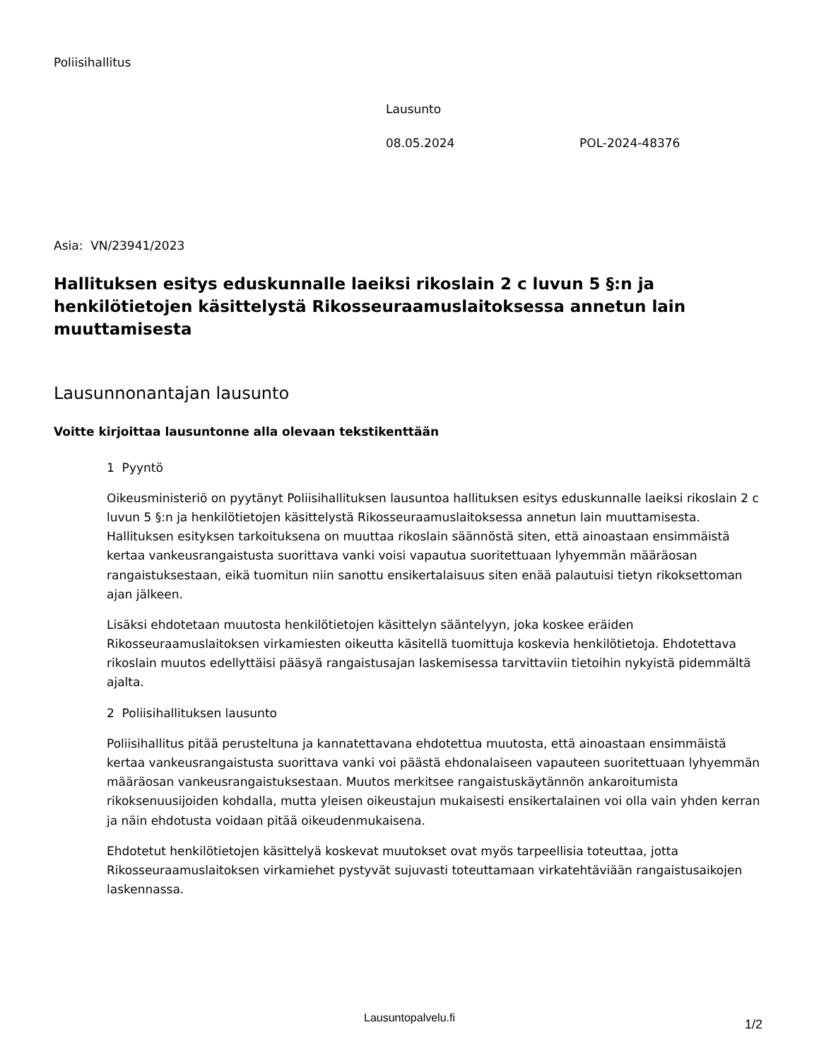Poliisihallitus
Lausunto
08.05.2024 POL-2024-48376
Asia: VN/23941/2023
Hallituksen esitys eduskunnalle laeiksi rikoslain 2 c luvun 5 §:n ja henkilötietojen käsittelystä Rikosseuraamuslaitoksessa annetun lain muuttamisesta
Lausunnonantajan lausunto
Voitte kirjoittaa lausuntonne alla olevaan tekstikenttään
1 Pyyntö
Oikeusministeriö on pyytänyt Poliisihallituksen lausuntoa hallituksen esitys eduskunnalle laeiksi rikoslain 2 c luvun 5 §:n ja henkilötietojen käsittelystä Rikosseuraamuslaitoksessa annetun lain muuttamisesta. Hallituksen esityksen tarkoituksena on muuttaa rikoslain säännöstä siten, että ainoastaan ensimmäistä kertaa vankeusrangaistusta suorittava vanki voisi vapautua suoritettuaan lyhyemmän määräosan rangaistuksestaan, eikä tuomitun niin sanottu ensikertalaisuus siten enää palautuisi tietyn rikoksettoman ajan jälkeen.
Lisäksi ehdotetaan muutosta henkilötietojen käsittelyn sääntelyyn, joka koskee eräiden Rikosseuraamuslaitoksen virkamiesten oikeutta käsitellä tuomittuja koskevia henkilötietoja. Ehdotettava rikoslain muutos edellyttäisi pääsyä rangaistusajan laskemisessa tarvittaviin tietoihin nykyistä pidemmältä ajalta.
2 Poliisihallituksen lausunto
Poliisihallitus pitää perusteltuna ja kannatettavana ehdotettua muutosta, että ainoastaan ensimmäistä kertaa vankeusrangaistusta suorittava vanki voi päästä ehdonalaiseen vapauteen suoritettuaan lyhyemmän määräosan vankeusrangaistuksestaan. Muutos merkitsee rangaistuskäytännön ankaroitumista rikoksenuusijoiden kohdalla, mutta yleisen oikeustajun mukaisesti ensikertalainen voi olla vain yhden kerran ja näin ehdotusta voidaan pitää oikeudenmukaisena.
Ehdotetut henkilötietojen käsittelyä koskevat muutokset ovat myös tarpeellisia toteuttaa, jotta Rikosseuraamuslaitoksen virkamiehet pystyvät sujuvasti toteuttamaan virkatehtäviään rangaistusaikojen laskennassa.
Lausuntopalvelu.fi
1/2